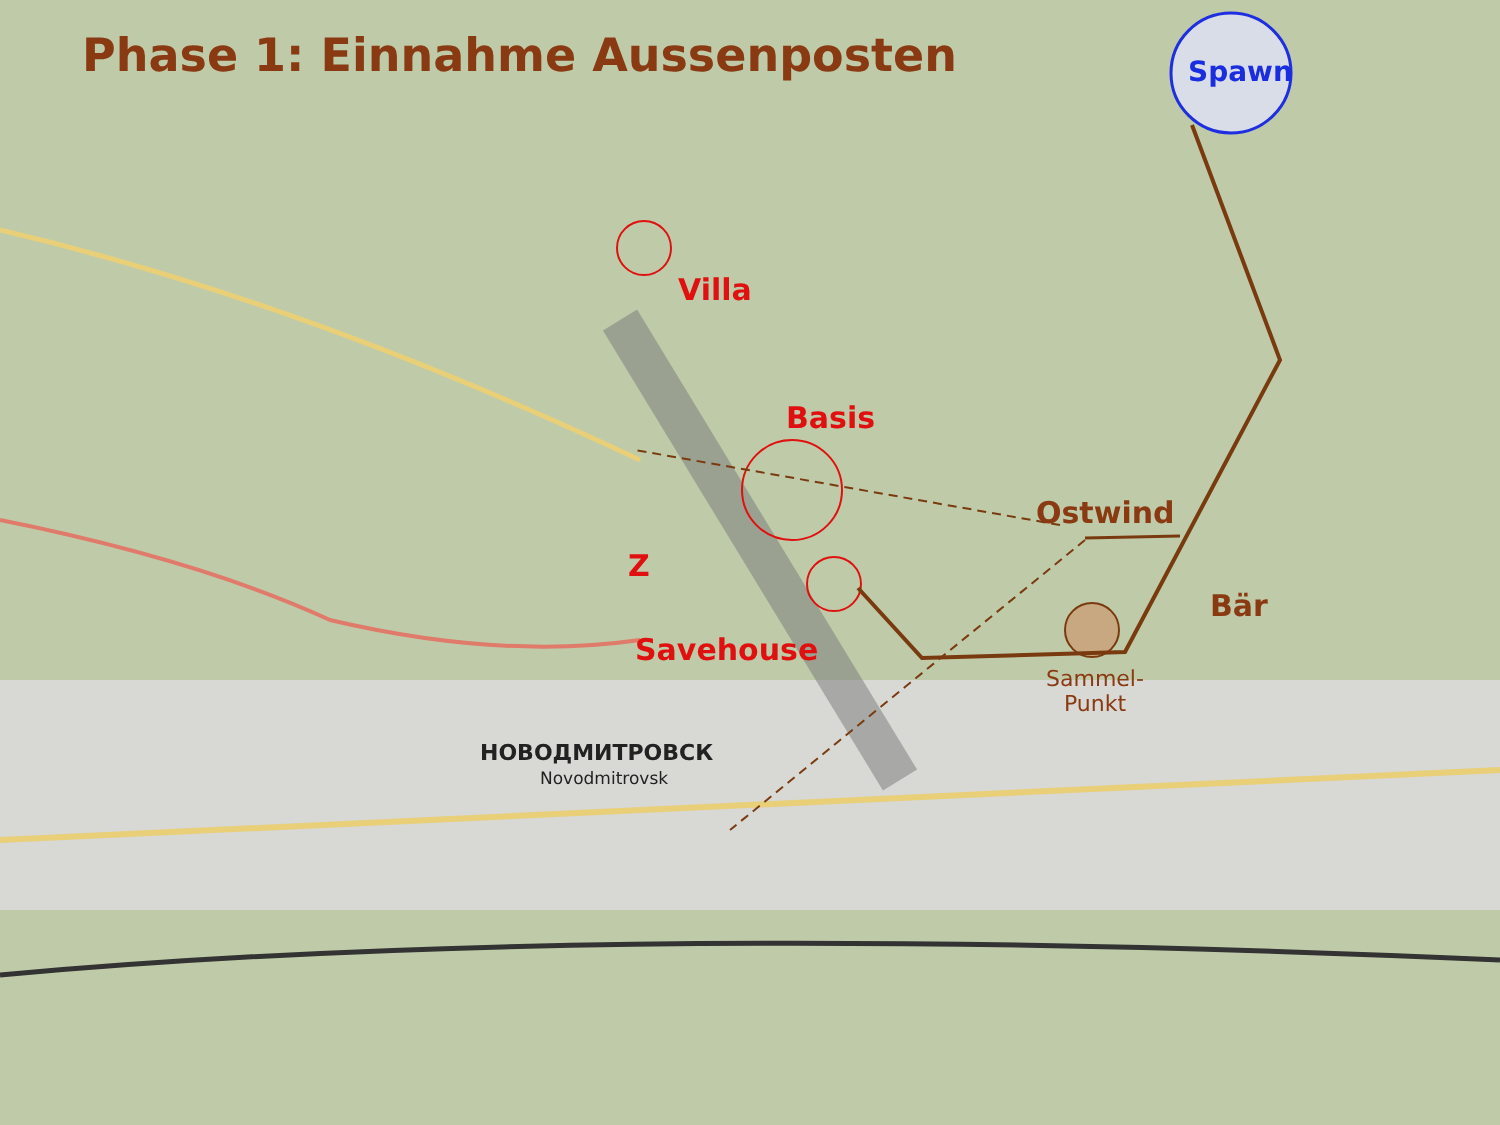Phase 1: Einnahme Aussenposten Spawn
Villa
Basis
Ostwind
Z
Bär
Savehouse
Sammel-
Punkt
НОВОДМИТРОВСК
Novodmitrovsk